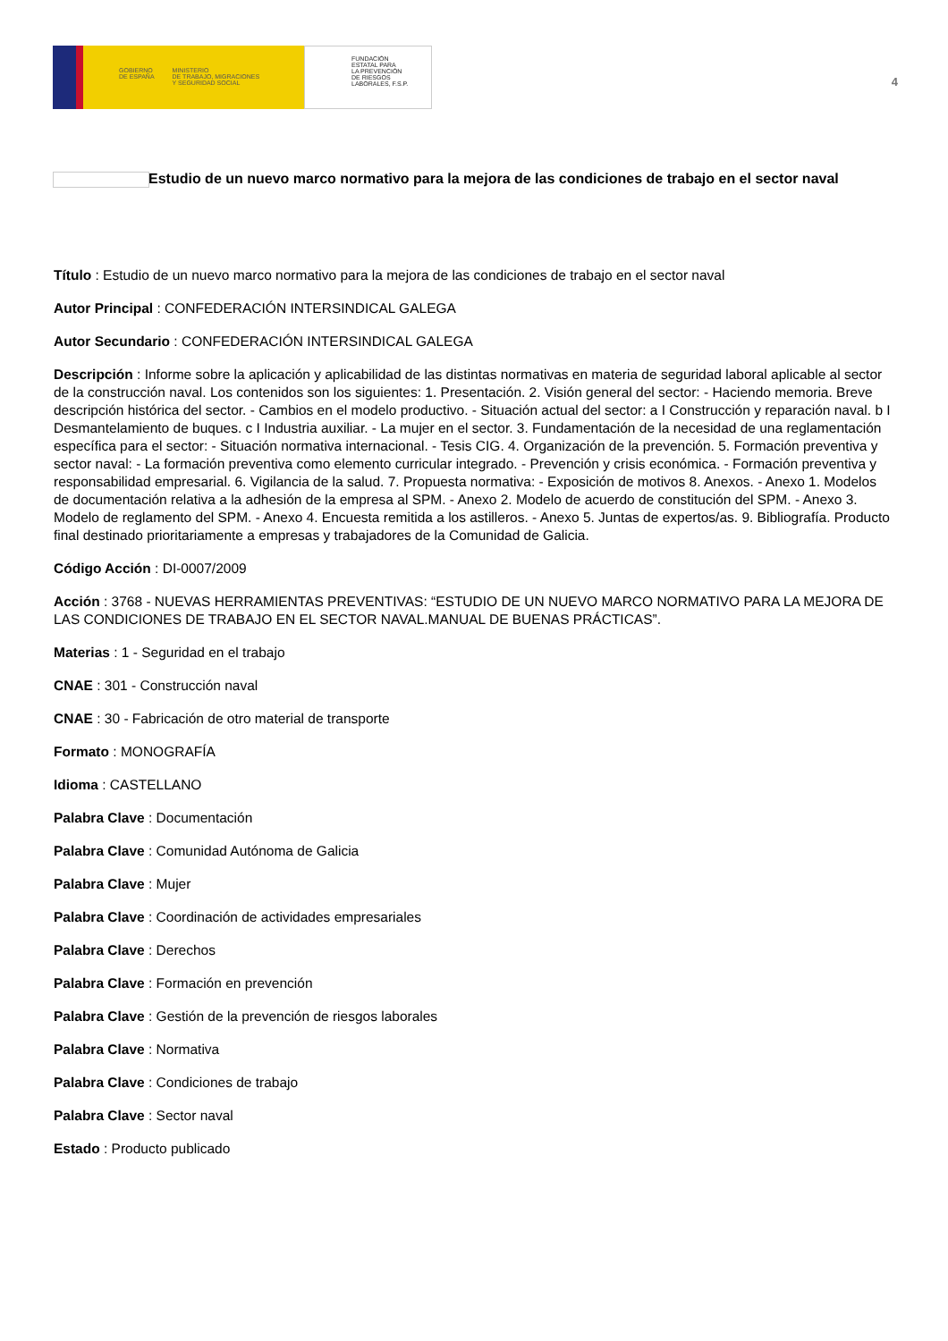GOBIERNO
DE ESPAÑA
MINISTERIO
DE TRABAJO, MIGRACIONES
Y SEGURIDAD SOCIAL
FUNDACIÓN
ESTATAL PARA
LA PREVENCIÓN
DE RIESGOS
LABORALES, F.S.P.
4
Estudio de un nuevo marco normativo para la mejora de las condiciones de trabajo en el sector naval
Título : Estudio de un nuevo marco normativo para la mejora de las condiciones de trabajo en el sector naval
Autor Principal : CONFEDERACIÓN INTERSINDICAL GALEGA
Autor Secundario : CONFEDERACIÓN INTERSINDICAL GALEGA
Descripción : Informe sobre la aplicación y aplicabilidad de las distintas normativas en materia de seguridad laboral aplicable al sector de la construcción naval. Los contenidos son los siguientes: 1. Presentación. 2. Visión general del sector: - Haciendo memoria. Breve descripción histórica del sector. - Cambios en el modelo productivo. - Situación actual del sector: a I Construcción y reparación naval. b I Desmantelamiento de buques. c I Industria auxiliar. - La mujer en el sector. 3. Fundamentación de la necesidad de una reglamentación específica para el sector: - Situación normativa internacional. - Tesis CIG. 4. Organización de la prevención. 5. Formación preventiva y sector naval: - La formación preventiva como elemento curricular integrado. - Prevención y crisis económica. - Formación preventiva y responsabilidad empresarial. 6. Vigilancia de la salud. 7. Propuesta normativa: - Exposición de motivos 8. Anexos. - Anexo 1. Modelos de documentación relativa a la adhesión de la empresa al SPM. - Anexo 2. Modelo de acuerdo de constitución del SPM. - Anexo 3. Modelo de reglamento del SPM. - Anexo 4. Encuesta remitida a los astilleros. - Anexo 5. Juntas de expertos/as. 9. Bibliografía. Producto final destinado prioritariamente a empresas y trabajadores de la Comunidad de Galicia.
Código Acción : DI-0007/2009
Acción : 3768 - NUEVAS HERRAMIENTAS PREVENTIVAS: “ESTUDIO DE UN NUEVO MARCO NORMATIVO PARA LA MEJORA DE LAS CONDICIONES DE TRABAJO EN EL SECTOR NAVAL.MANUAL DE BUENAS PRÁCTICAS”.
Materias : 1 - Seguridad en el trabajo
CNAE : 301 - Construcción naval
CNAE : 30 - Fabricación de otro material de transporte
Formato : MONOGRAFÍA
Idioma : CASTELLANO
Palabra Clave : Documentación
Palabra Clave : Comunidad Autónoma de Galicia
Palabra Clave : Mujer
Palabra Clave : Coordinación de actividades empresariales
Palabra Clave : Derechos
Palabra Clave : Formación en prevención
Palabra Clave : Gestión de la prevención de riesgos laborales
Palabra Clave : Normativa
Palabra Clave : Condiciones de trabajo
Palabra Clave : Sector naval
Estado : Producto publicado